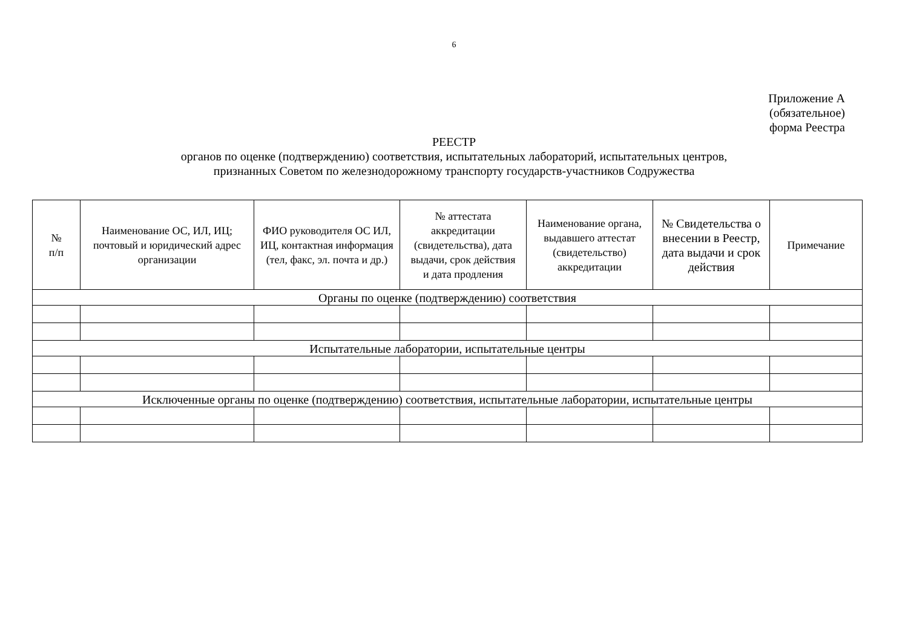6
Приложение А
(обязательное)
форма Реестра
РЕЕСТР
органов по оценке (подтверждению) соответствия, испытательных лабораторий, испытательных центров,
признанных Советом по железнодорожному транспорту государств-участников Содружества
| № п/п | Наименование ОС, ИЛ, ИЦ; почтовый и юридический адрес организации | ФИО руководителя ОС ИЛ, ИЦ, контактная информация (тел, факс, эл. почта и др.) | № аттестата аккредитации (свидетельства), дата выдачи, срок действия и дата продления | Наименование органа, выдавшего аттестат (свидетельство) аккредитации | № Свидетельства о внесении в Реестр, дата выдачи и срок действия | Примечание |
| --- | --- | --- | --- | --- | --- | --- |
| Органы по оценке (подтверждению) соответствия | | | | | | |
| Испытательные лаборатории, испытательные центры | | | | | | |
| Исключенные органы по оценке (подтверждению) соответствия, испытательные лаборатории, испытательные центры | | | | | | |